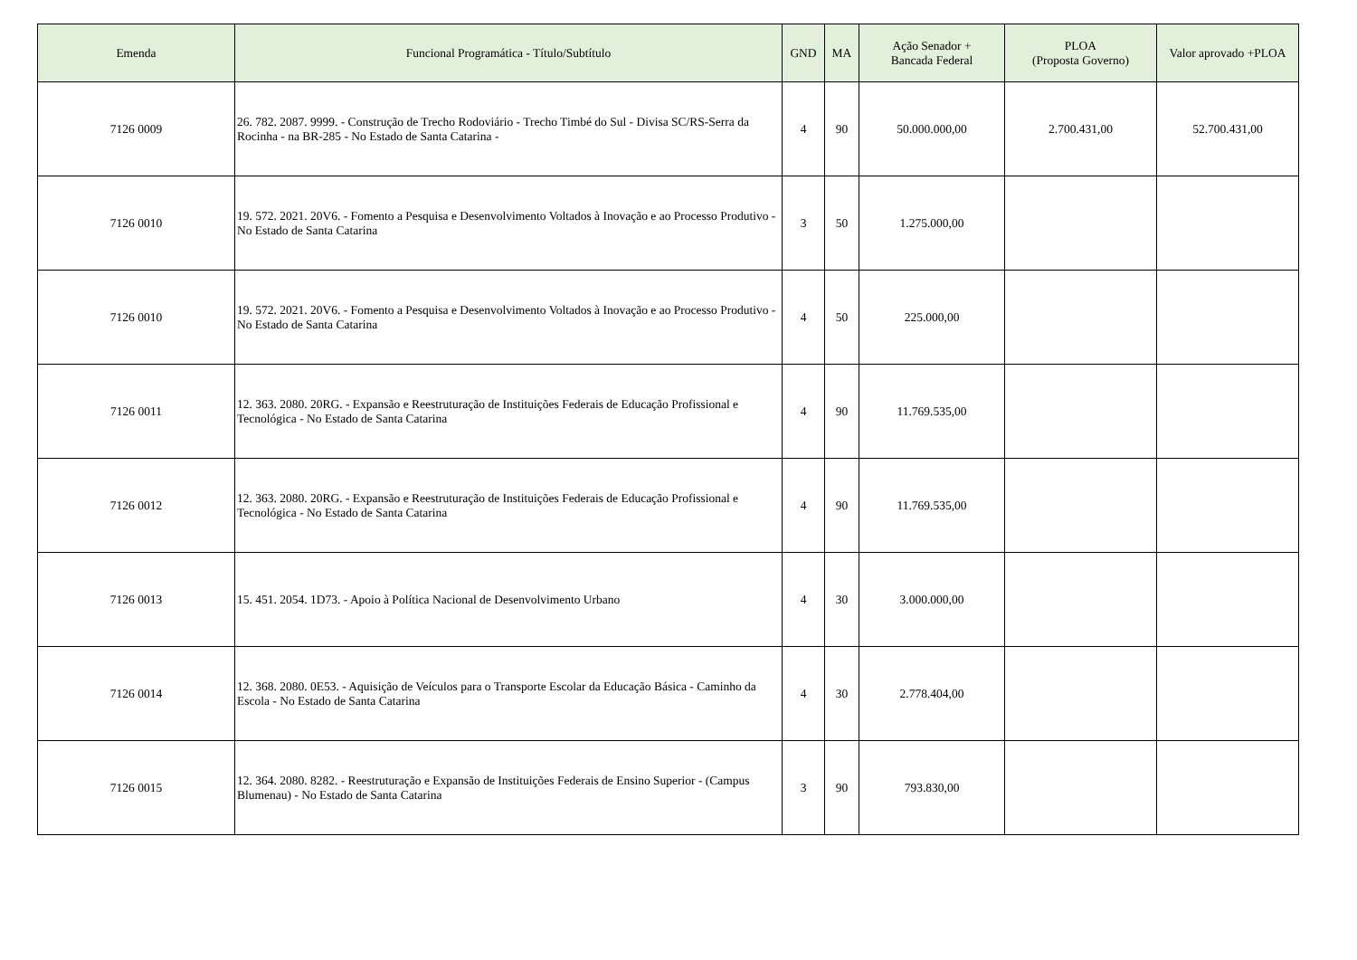| Emenda | Funcional Programática - Título/Subtítulo | GND | MA | Ação Senador + Bancada Federal | PLOA (Proposta Governo) | Valor aprovado +PLOA |
| --- | --- | --- | --- | --- | --- | --- |
| 7126 0009 | 26. 782. 2087. 9999. - Construção de Trecho Rodoviário - Trecho Timbé do Sul - Divisa SC/RS-Serra da Rocinha - na BR-285 - No Estado de Santa Catarina - | 4 | 90 | 50.000.000,00 | 2.700.431,00 | 52.700.431,00 |
| 7126 0010 | 19. 572. 2021. 20V6. - Fomento a Pesquisa e Desenvolvimento Voltados à Inovação e ao Processo Produtivo - No Estado de Santa Catarina | 3 | 50 | 1.275.000,00 | | |
| 7126 0010 | 19. 572. 2021. 20V6. - Fomento a Pesquisa e Desenvolvimento Voltados à Inovação e ao Processo Produtivo - No Estado de Santa Catarina | 4 | 50 | 225.000,00 | | |
| 7126 0011 | 12. 363. 2080. 20RG. - Expansão e Reestruturação de Instituições Federais de Educação Profissional e Tecnológica - No Estado de Santa Catarina | 4 | 90 | 11.769.535,00 | | |
| 7126 0012 | 12. 363. 2080. 20RG. - Expansão e Reestruturação de Instituições Federais de Educação Profissional e Tecnológica - No Estado de Santa Catarina | 4 | 90 | 11.769.535,00 | | |
| 7126 0013 | 15. 451. 2054. 1D73. - Apoio à Política Nacional de Desenvolvimento Urbano | 4 | 30 | 3.000.000,00 | | |
| 7126 0014 | 12. 368. 2080. 0E53. - Aquisição de Veículos para o Transporte Escolar da Educação Básica - Caminho da Escola - No Estado de Santa Catarina | 4 | 30 | 2.778.404,00 | | |
| 7126 0015 | 12. 364. 2080. 8282. - Reestruturação e Expansão de Instituições Federais de Ensino Superior - (Campus Blumenau) - No Estado de Santa Catarina | 3 | 90 | 793.830,00 | | |